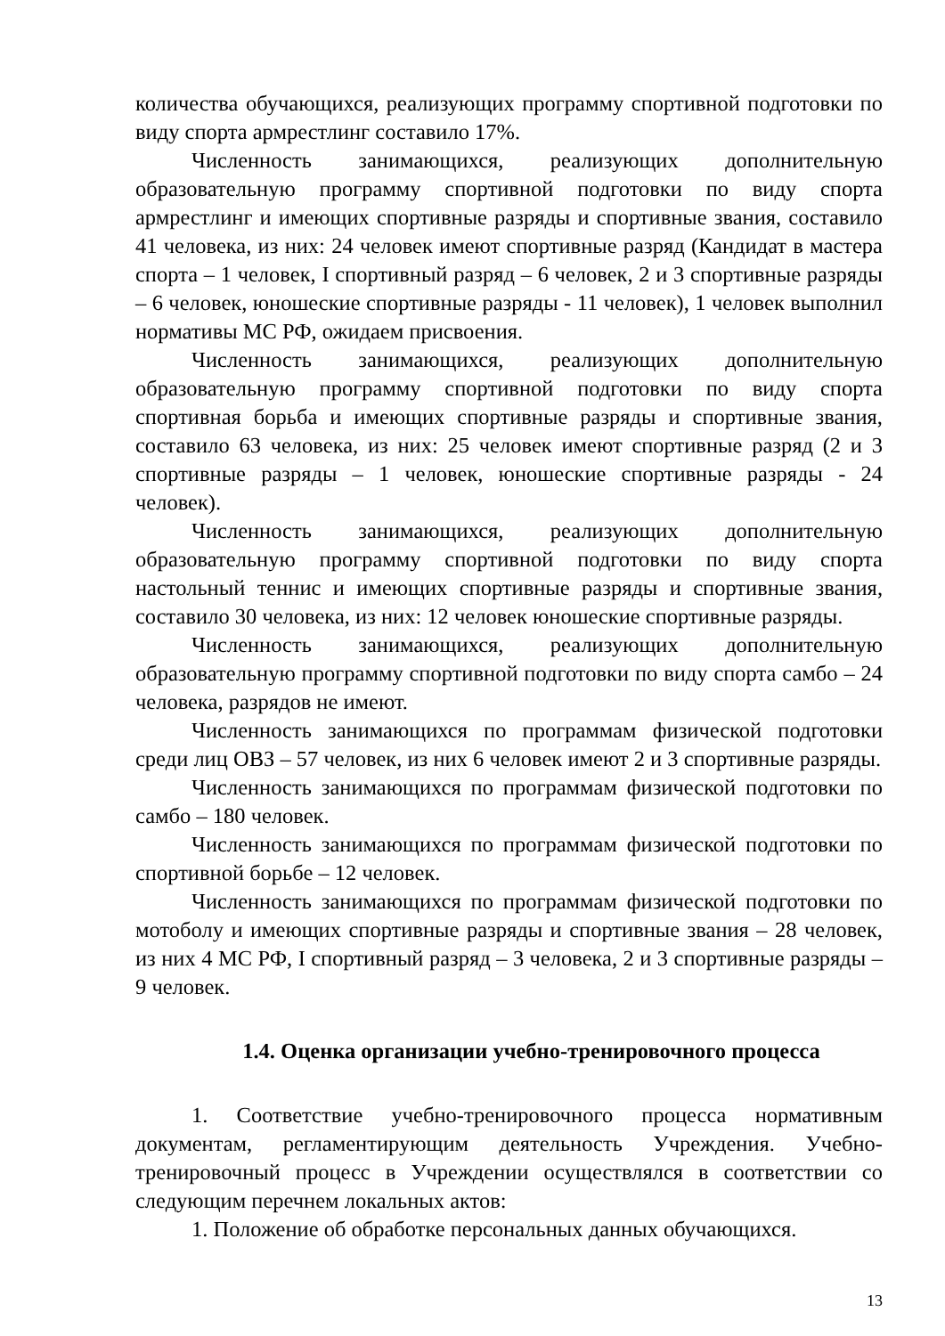количества обучающихся, реализующих программу спортивной подготовки по виду спорта армрестлинг составило 17%.
Численность занимающихся, реализующих дополнительную образовательную программу спортивной подготовки по виду спорта армрестлинг и имеющих спортивные разряды и спортивные звания, составило 41 человека, из них: 24 человек имеют спортивные разряд (Кандидат в мастера спорта – 1 человек, I спортивный разряд – 6 человек, 2 и 3 спортивные разряды – 6 человек, юношеские спортивные разряды - 11 человек), 1 человек выполнил нормативы МС РФ, ожидаем присвоения.
Численность занимающихся, реализующих дополнительную образовательную программу спортивной подготовки по виду спорта спортивная борьба и имеющих спортивные разряды и спортивные звания, составило 63 человека, из них: 25 человек имеют спортивные разряд (2 и 3 спортивные разряды – 1 человек, юношеские спортивные разряды - 24 человек).
Численность занимающихся, реализующих дополнительную образовательную программу спортивной подготовки по виду спорта настольный теннис и имеющих спортивные разряды и спортивные звания, составило 30 человека, из них: 12 человек юношеские спортивные разряды.
Численность занимающихся, реализующих дополнительную образовательную программу спортивной подготовки по виду спорта самбо – 24 человека, разрядов не имеют.
Численность занимающихся по программам физической подготовки среди лиц ОВЗ – 57 человек, из них 6 человек имеют 2 и 3 спортивные разряды.
Численность занимающихся по программам физической подготовки по самбо – 180 человек.
Численность занимающихся по программам физической подготовки по спортивной борьбе – 12 человек.
Численность занимающихся по программам физической подготовки по мотоболу и имеющих спортивные разряды и спортивные звания – 28 человек, из них 4 МС РФ, I спортивный разряд – 3 человека, 2 и 3 спортивные разряды – 9 человек.
1.4. Оценка организации учебно-тренировочного процесса
1. Соответствие учебно-тренировочного процесса нормативным документам, регламентирующим деятельность Учреждения. Учебно-тренировочный процесс в Учреждении осуществлялся в соответствии со следующим перечнем локальных актов:
1. Положение об обработке персональных данных обучающихся.
13